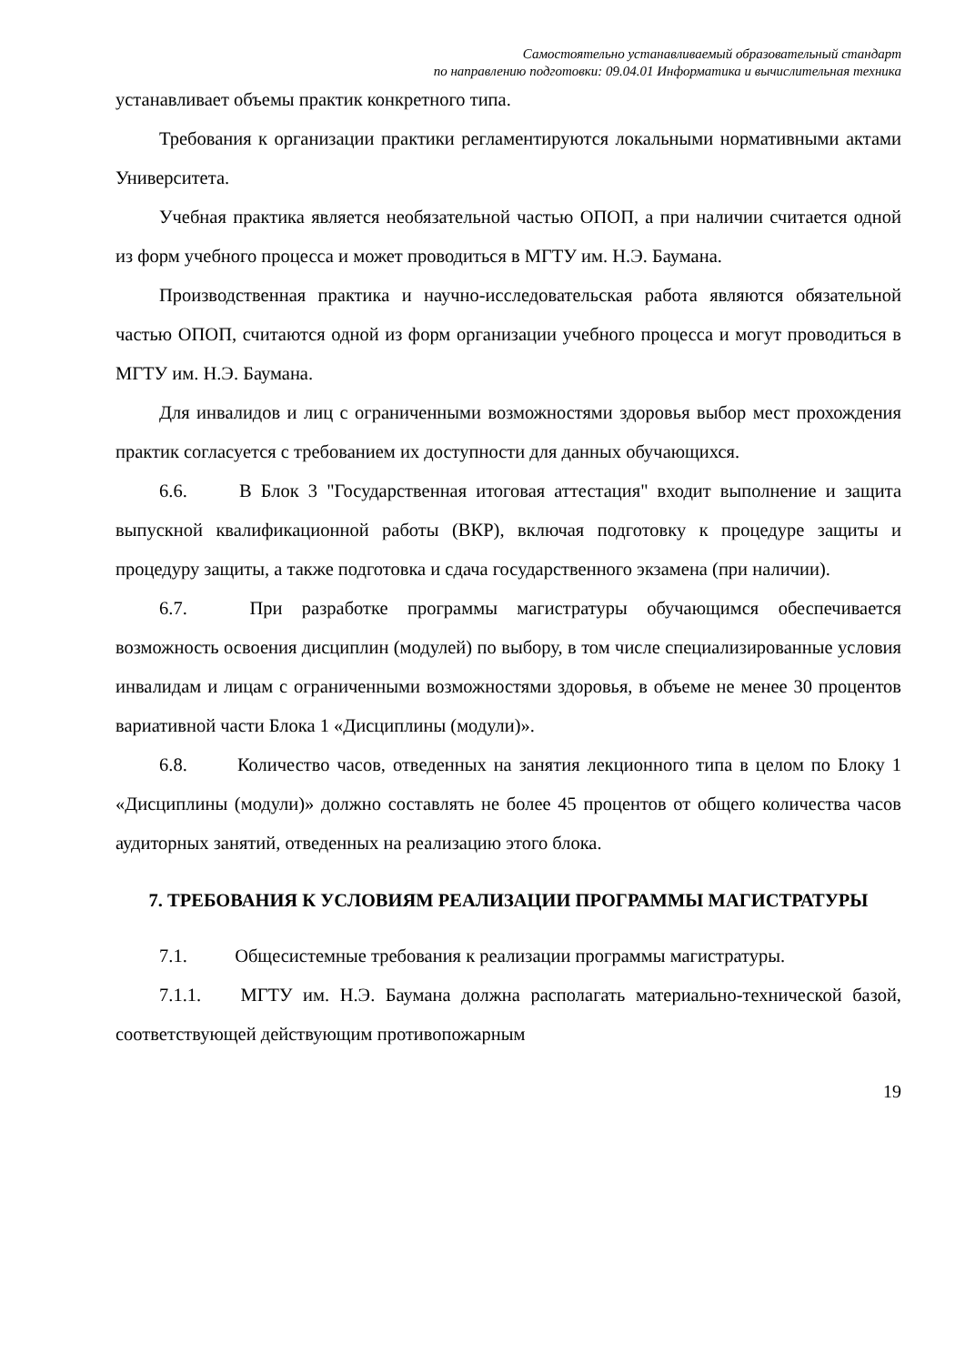Самостоятельно устанавливаемый образовательный стандарт
по направлению подготовки: 09.04.01 Информатика и вычислительная техника
устанавливает объемы практик конкретного типа.
Требования к организации практики регламентируются локальными нормативными актами Университета.
Учебная практика является необязательной частью ОПОП, а при наличии считается одной из форм учебного процесса и может проводиться в МГТУ им. Н.Э. Баумана.
Производственная практика и научно-исследовательская работа являются обязательной частью ОПОП, считаются одной из форм организации учебного процесса и могут проводиться в МГТУ им. Н.Э. Баумана.
Для инвалидов и лиц с ограниченными возможностями здоровья выбор мест прохождения практик согласуется с требованием их доступности для данных обучающихся.
6.6. В Блок 3 "Государственная итоговая аттестация" входит выполнение и защита выпускной квалификационной работы (ВКР), включая подготовку к процедуре защиты и процедуру защиты, а также подготовка и сдача государственного экзамена (при наличии).
6.7. При разработке программы магистратуры обучающимся обеспечивается возможность освоения дисциплин (модулей) по выбору, в том числе специализированные условия инвалидам и лицам с ограниченными возможностями здоровья, в объеме не менее 30 процентов вариативной части Блока 1 «Дисциплины (модули)».
6.8. Количество часов, отведенных на занятия лекционного типа в целом по Блоку 1 «Дисциплины (модули)» должно составлять не более 45 процентов от общего количества часов аудиторных занятий, отведенных на реализацию этого блока.
7. ТРЕБОВАНИЯ К УСЛОВИЯМ РЕАЛИЗАЦИИ ПРОГРАММЫ МАГИСТРАТУРЫ
7.1. Общесистемные требования к реализации программы магистратуры.
7.1.1. МГТУ им. Н.Э. Баумана должна располагать материально-технической базой, соответствующей действующим противопожарным
19